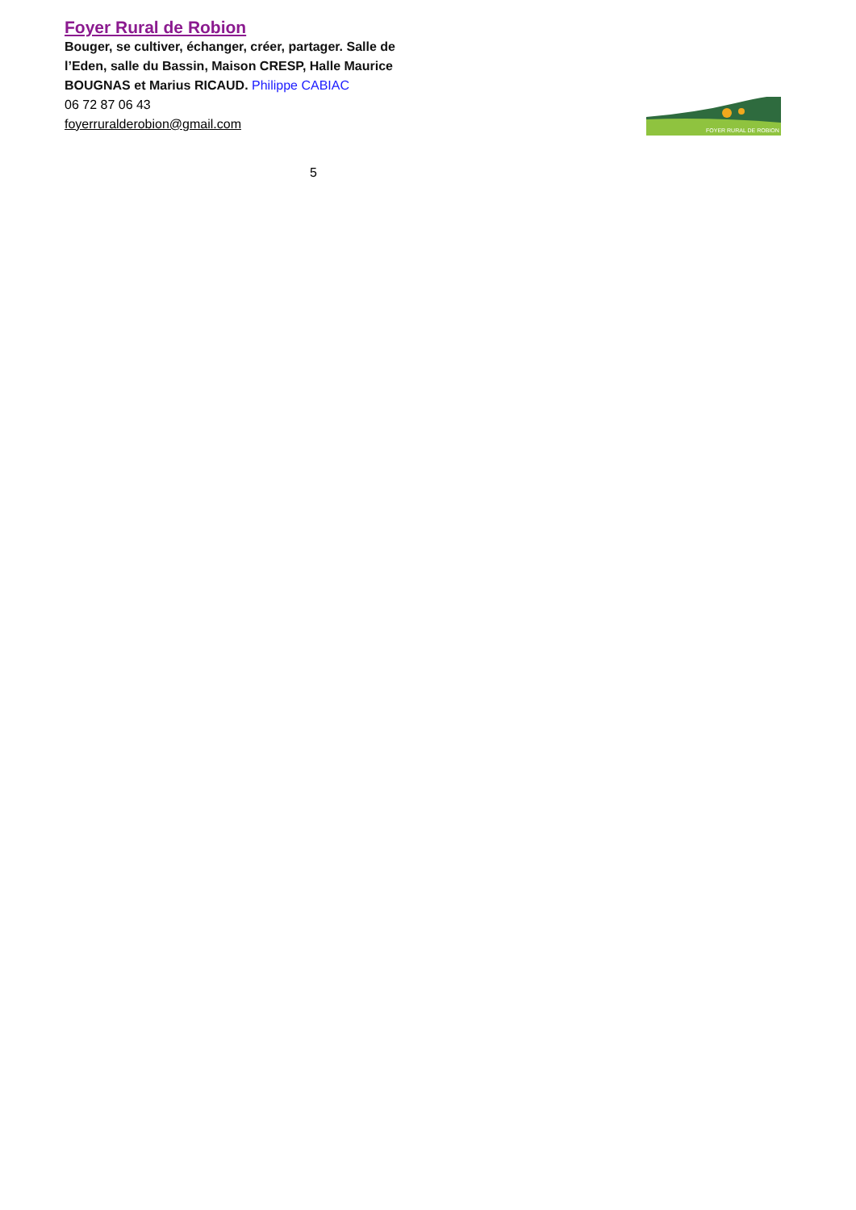Foyer Rural de Robion
Bouger, se cultiver, échanger, créer, partager. Salle de l’Eden, salle du Bassin, Maison CRESP, Halle Maurice BOUGNAS et Marius RICAUD. Philippe CABIAC
06 72 87 06 43
foyerruralderobion@gmail.com
5
FOYER RURAL DE ROBION